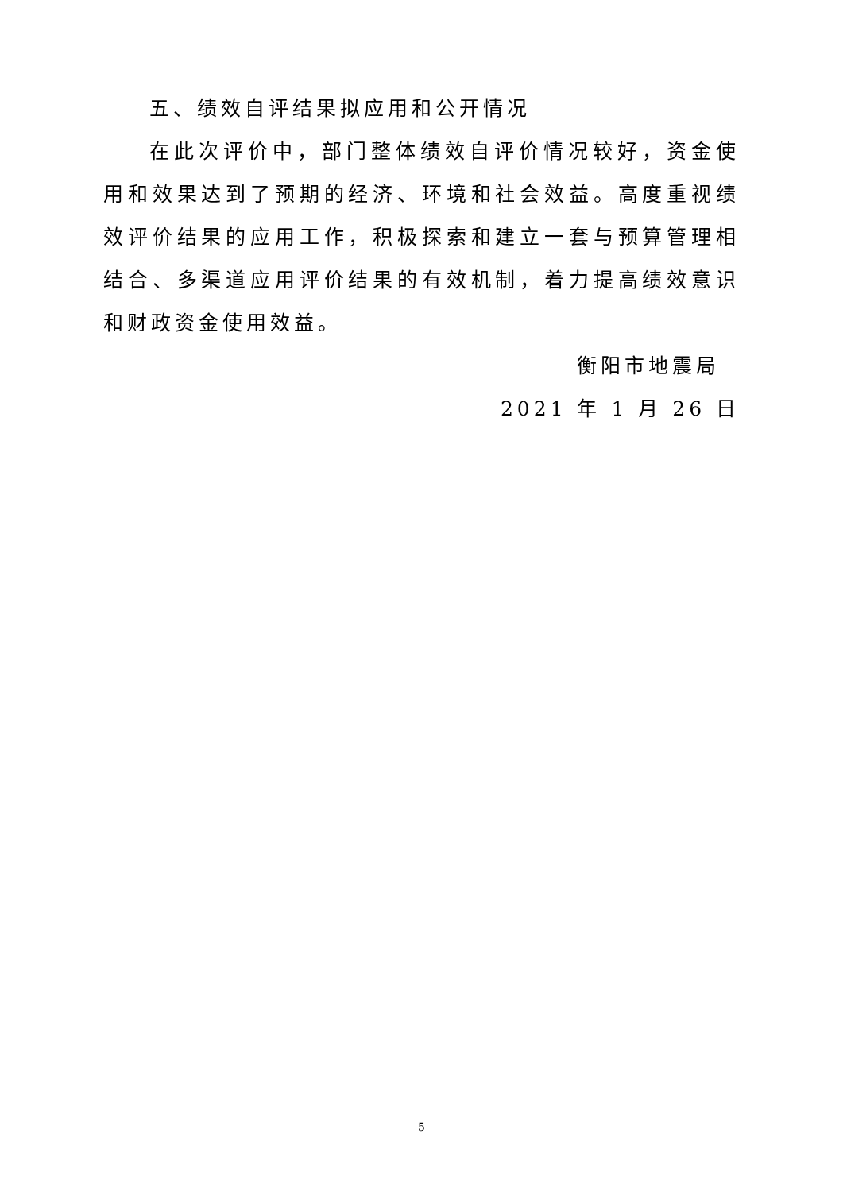五、绩效自评结果拟应用和公开情况
在此次评价中，部门整体绩效自评价情况较好，资金使用和效果达到了预期的经济、环境和社会效益。高度重视绩效评价结果的应用工作，积极探索和建立一套与预算管理相结合、多渠道应用评价结果的有效机制，着力提高绩效意识和财政资金使用效益。
衡阳市地震局
2021 年 1 月 26 日
5